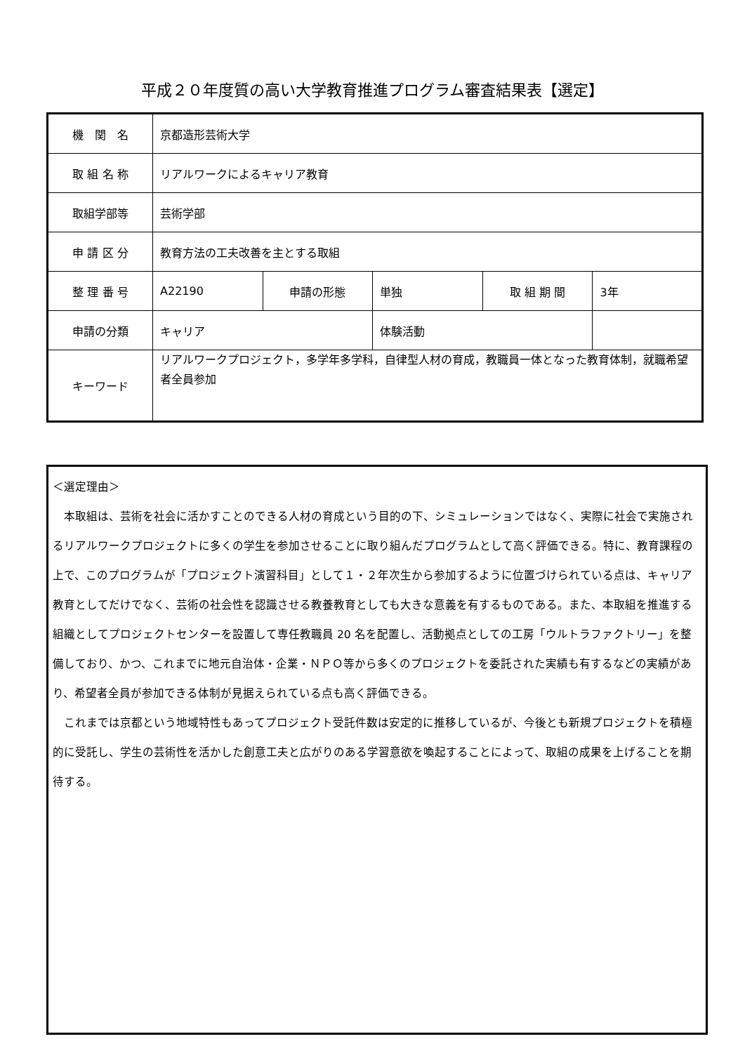平成２０年度質の高い大学教育推進プログラム審査結果表【選定】
| 機 関 名 | 京都造形芸術大学 | | | | |
| 取 組 名 称 | リアルワークによるキャリア教育 | | | | |
| 取組学部等 | 芸術学部 | | | | |
| 申 請 区 分 | 教育方法の工夫改善を主とする取組 | | | | |
| 整 理 番 号 | A22190 | 申請の形態 | 単独 | 取 組 期 間 | 3年 |
| 申請の分類 | キャリア | | 体験活動 | | |
| キーワード | リアルワークプロジェクト，多学年多学科，自律型人材の育成，教職員一体となった教育体制，就職希望者全員参加 | | | | |
＜選定理由＞
　本取組は、芸術を社会に活かすことのできる人材の育成という目的の下、シミュレーションではなく、実際に社会で実施されるリアルワークプロジェクトに多くの学生を参加させることに取り組んだプログラムとして高く評価できる。特に、教育課程の上で、このプログラムが「プロジェクト演習科目」として１・２年次生から参加するように位置づけられている点は、キャリア教育としてだけでなく、芸術の社会性を認識させる教養教育としても大きな意義を有するものである。また、本取組を推進する組織としてプロジェクトセンターを設置して専任教職員 20 名を配置し、活動拠点としての工房「ウルトラファクトリー」を整備しており、かつ、これまでに地元自治体・企業・ＮＰＯ等から多くのプロジェクトを委託された実績も有するなどの実績があり、希望者全員が参加できる体制が見据えられている点も高く評価できる。
　これまでは京都という地域特性もあってプロジェクト受託件数は安定的に推移しているが、今後とも新規プロジェクトを積極的に受託し、学生の芸術性を活かした創意工夫と広がりのある学習意欲を喚起することによって、取組の成果を上げることを期待する。